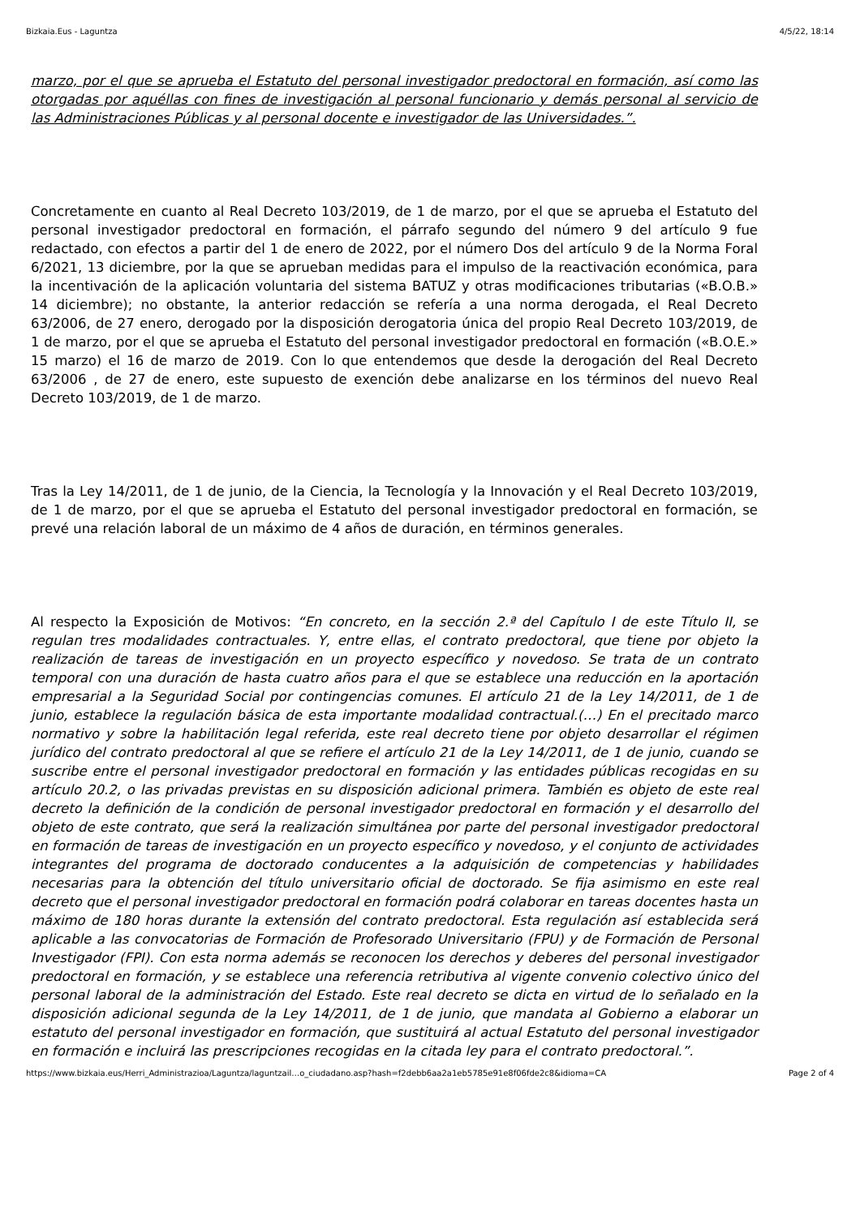Bizkaia.Eus - Laguntza 4/5/22, 18:14
marzo, por el que se aprueba el Estatuto del personal investigador predoctoral en formación, así como las otorgadas por aquéllas con fines de investigación al personal funcionario y demás personal al servicio de las Administraciones Públicas y al personal docente e investigador de las Universidades.”.
Concretamente en cuanto al Real Decreto 103/2019, de 1 de marzo, por el que se aprueba el Estatuto del personal investigador predoctoral en formación, el párrafo segundo del número 9 del artículo 9 fue redactado, con efectos a partir del 1 de enero de 2022, por el número Dos del artículo 9 de la Norma Foral 6/2021, 13 diciembre, por la que se aprueban medidas para el impulso de la reactivación económica, para la incentivación de la aplicación voluntaria del sistema BATUZ y otras modificaciones tributarias («B.O.B.» 14 diciembre); no obstante, la anterior redacción se refería a una norma derogada, el Real Decreto 63/2006, de 27 enero, derogado por la disposición derogatoria única del propio Real Decreto 103/2019, de 1 de marzo, por el que se aprueba el Estatuto del personal investigador predoctoral en formación («B.O.E.» 15 marzo) el 16 de marzo de 2019. Con lo que entendemos que desde la derogación del Real Decreto 63/2006 , de 27 de enero, este supuesto de exención debe analizarse en los términos del nuevo Real Decreto 103/2019, de 1 de marzo.
Tras la Ley 14/2011, de 1 de junio, de la Ciencia, la Tecnología y la Innovación y el Real Decreto 103/2019, de 1 de marzo, por el que se aprueba el Estatuto del personal investigador predoctoral en formación, se prevé una relación laboral de un máximo de 4 años de duración, en términos generales.
Al respecto la Exposición de Motivos: “En concreto, en la sección 2.ª del Capítulo I de este Título II, se regulan tres modalidades contractuales. Y, entre ellas, el contrato predoctoral, que tiene por objeto la realización de tareas de investigación en un proyecto específico y novedoso. Se trata de un contrato temporal con una duración de hasta cuatro años para el que se establece una reducción en la aportación empresarial a la Seguridad Social por contingencias comunes. El artículo 21 de la Ley 14/2011, de 1 de junio, establece la regulación básica de esta importante modalidad contractual.(…) En el precitado marco normativo y sobre la habilitación legal referida, este real decreto tiene por objeto desarrollar el régimen jurídico del contrato predoctoral al que se refiere el artículo 21 de la Ley 14/2011, de 1 de junio, cuando se suscribe entre el personal investigador predoctoral en formación y las entidades públicas recogidas en su artículo 20.2, o las privadas previstas en su disposición adicional primera. También es objeto de este real decreto la definición de la condición de personal investigador predoctoral en formación y el desarrollo del objeto de este contrato, que será la realización simultánea por parte del personal investigador predoctoral en formación de tareas de investigación en un proyecto específico y novedoso, y el conjunto de actividades integrantes del programa de doctorado conducentes a la adquisición de competencias y habilidades necesarias para la obtención del título universitario oficial de doctorado. Se fija asimismo en este real decreto que el personal investigador predoctoral en formación podrá colaborar en tareas docentes hasta un máximo de 180 horas durante la extensión del contrato predoctoral. Esta regulación así establecida será aplicable a las convocatorias de Formación de Profesorado Universitario (FPU) y de Formación de Personal Investigador (FPI). Con esta norma además se reconocen los derechos y deberes del personal investigador predoctoral en formación, y se establece una referencia retributiva al vigente convenio colectivo único del personal laboral de la administración del Estado. Este real decreto se dicta en virtud de lo señalado en la disposición adicional segunda de la Ley 14/2011, de 1 de junio, que mandata al Gobierno a elaborar un estatuto del personal investigador en formación, que sustituirá al actual Estatuto del personal investigador en formación e incluirá las prescripciones recogidas en la citada ley para el contrato predoctoral.”.
https://www.bizkaia.eus/Herri_Administrazioa/Laguntza/laguntzail…o_ciudadano.asp?hash=f2debb6aa2a1eb5785e91e8f06fde2c8&idioma=CA Page 2 of 4